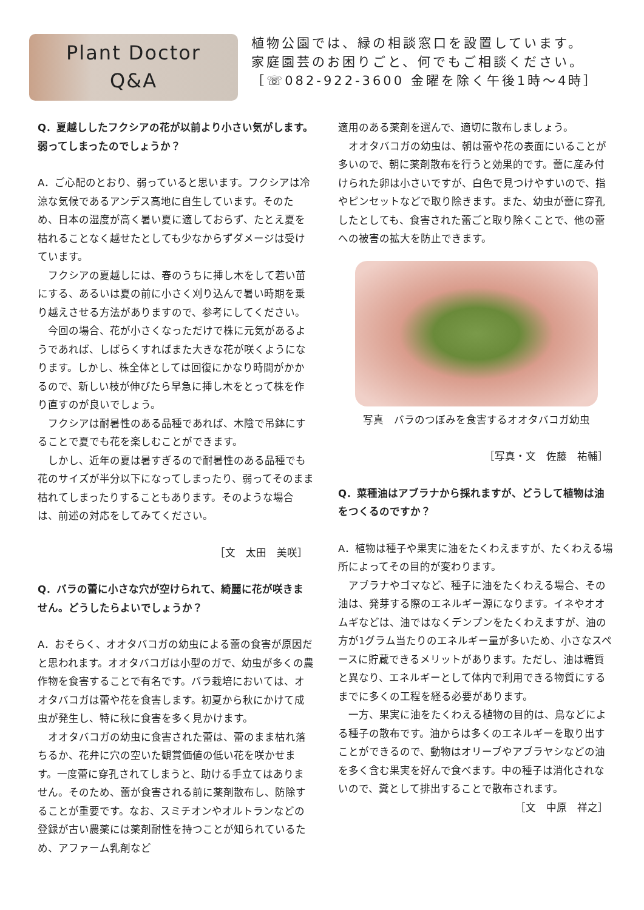Plant Doctor
Q&A
植物公園では、緑の相談窓口を設置しています。
家庭園芸のお困りごと、何でもご相談ください。
［☏082-922-3600 金曜を除く午後1時～4時］
Q．夏越ししたフクシアの花が以前より小さい気がします。弱ってしまったのでしょうか？
A．ご心配のとおり、弱っていると思います。フクシアは冷涼な気候であるアンデス高地に自生しています。そのため、日本の湿度が高く暑い夏に適しておらず、たとえ夏を枯れることなく越せたとしても少なからずダメージは受けています。
　フクシアの夏越しには、春のうちに挿し木をして若い苗にする、あるいは夏の前に小さく刈り込んで暑い時期を乗り越えさせる方法がありますので、参考にしてください。
　今回の場合、花が小さくなっただけで株に元気があるようであれば、しばらくすればまた大きな花が咲くようになります。しかし、株全体としては回復にかなり時間がかかるので、新しい枝が伸びたら早急に挿し木をとって株を作り直すのが良いでしょう。
　フクシアは耐暑性のある品種であれば、木陰で吊鉢にすることで夏でも花を楽しむことができます。
　しかし、近年の夏は暑すぎるので耐暑性のある品種でも花のサイズが半分以下になってしまったり、弱ってそのまま枯れてしまったりすることもあります。そのような場合は、前述の対応をしてみてください。
［文　太田　美咲］
Q．バラの蕾に小さな穴が空けられて、綺麗に花が咲きません。どうしたらよいでしょうか？
A．おそらく、オオタバコガの幼虫による蕾の食害が原因だと思われます。オオタバコガは小型のガで、幼虫が多くの農作物を食害することで有名です。バラ栽培においては、オオタバコガは蕾や花を食害します。初夏から秋にかけて成虫が発生し、特に秋に食害を多く見かけます。
　オオタバコガの幼虫に食害された蕾は、蕾のまま枯れ落ちるか、花弁に穴の空いた観賞価値の低い花を咲かせます。一度蕾に穿孔されてしまうと、助ける手立てはありません。そのため、蕾が食害される前に薬剤散布し、防除することが重要です。なお、スミチオンやオルトランなどの登録が古い農薬には薬剤耐性を持つことが知られているため、アファーム乳剤など
適用のある薬剤を選んで、適切に散布しましょう。
　オオタバコガの幼虫は、朝は蕾や花の表面にいることが多いので、朝に薬剤散布を行うと効果的です。蕾に産み付けられた卵は小さいですが、白色で見つけやすいので、指やピンセットなどで取り除きます。また、幼虫が蕾に穿孔したとしても、食害された蕾ごと取り除くことで、他の蕾への被害の拡大を防止できます。
写真　バラのつぼみを食害するオオタバコガ幼虫
［写真・文　佐藤　祐輔］
Q．菜種油はアブラナから採れますが、どうして植物は油をつくるのですか？
A．植物は種子や果実に油をたくわえますが、たくわえる場所によってその目的が変わります。
　アブラナやゴマなど、種子に油をたくわえる場合、その油は、発芽する際のエネルギー源になります。イネやオオムギなどは、油ではなくデンプンをたくわえますが、油の方が1グラム当たりのエネルギー量が多いため、小さなスペースに貯蔵できるメリットがあります。ただし、油は糖質と異なり、エネルギーとして体内で利用できる物質にするまでに多くの工程を経る必要があります。
　一方、果実に油をたくわえる植物の目的は、鳥などによる種子の散布です。油からは多くのエネルギーを取り出すことができるので、動物はオリーブやアブラヤシなどの油を多く含む果実を好んで食べます。中の種子は消化されないので、糞として排出することで散布されます。
［文　中原　祥之］